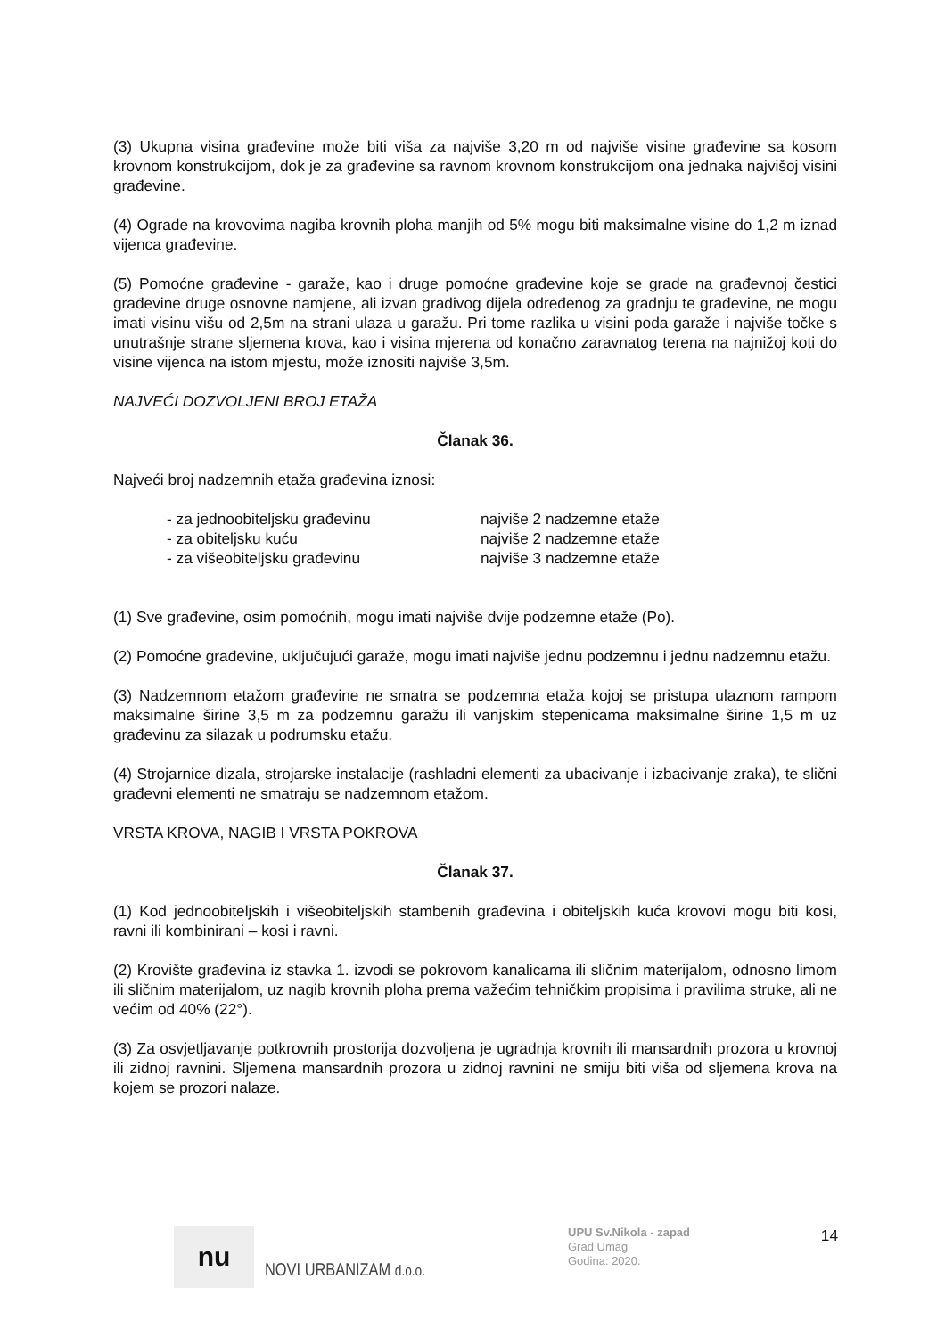(3) Ukupna visina građevine može biti viša za najviše 3,20 m od najviše visine građevine sa kosom krovnom konstrukcijom, dok je za građevine sa ravnom krovnom konstrukcijom ona jednaka najvišoj visini građevine.
(4) Ograde na krovovima nagiba krovnih ploha manjih od 5% mogu biti maksimalne visine do 1,2 m iznad vijenca građevine.
(5) Pomoćne građevine - garaže, kao i druge pomoćne građevine koje se grade na građevnoj čestici građevine druge osnovne namjene, ali izvan gradivog dijela određenog za gradnju te građevine, ne mogu imati visinu višu od 2,5m na strani ulaza u garažu. Pri tome razlika u visini poda garaže i najviše točke s unutrašnje strane sljemena krova, kao i visina mjerena od konačno zaravnatog terena na najnižoj koti do visine vijenca na istom mjestu, može iznositi najviše 3,5m.
NAJVEĆI DOZVOLJENI BROJ ETAŽA
Članak 36.
Najveći broj nadzemnih etaža građevina iznosi:
| - za jednoobiteljsku građevinu | najviše 2 nadzemne etaže |
| - za obiteljsku kuću | najviše 2 nadzemne etaže |
| - za višeobiteljsku građevinu | najviše 3 nadzemne etaže |
(1) Sve građevine, osim pomoćnih, mogu imati najviše dvije podzemne etaže (Po).
(2) Pomoćne građevine, uključujući garaže, mogu imati najviše jednu podzemnu i jednu nadzemnu etažu.
(3) Nadzemnom etažom građevine ne smatra se podzemna etaža kojoj se pristupa ulaznom rampom maksimalne širine 3,5 m za podzemnu garažu ili vanjskim stepenicama maksimalne širine 1,5 m uz građevinu za silazak u podrumsku etažu.
(4) Strojarnice dizala, strojarske instalacije (rashladni elementi za ubacivanje i izbacivanje zraka), te slični građevni elementi ne smatraju se nadzemnom etažom.
VRSTA KROVA, NAGIB I VRSTA POKROVA
Članak 37.
(1) Kod jednoobiteljskih i višeobiteljskih stambenih građevina i obiteljskih kuća krovovi mogu biti kosi, ravni ili kombinirani – kosi i ravni.
(2) Krovište građevina iz stavka 1. izvodi se pokrovom kanalicama ili sličnim materijalom, odnosno limom ili sličnim materijalom, uz nagib krovnih ploha prema važećim tehničkim propisima i pravilima struke, ali ne većim od 40% (22°).
(3) Za osvjetljavanje potkrovnih prostorija dozvoljena je ugradnja krovnih ili mansardnih prozora u krovnoj ili zidnoj ravnini. Sljemena mansardnih prozora u zidnoj ravnini ne smiju biti viša od sljemena krova na kojem se prozori nalaze.
nu
NOVI URBANIZAM d.o.o.
UPU Sv.Nikola - zapad
Grad Umag
Godina: 2020.
14